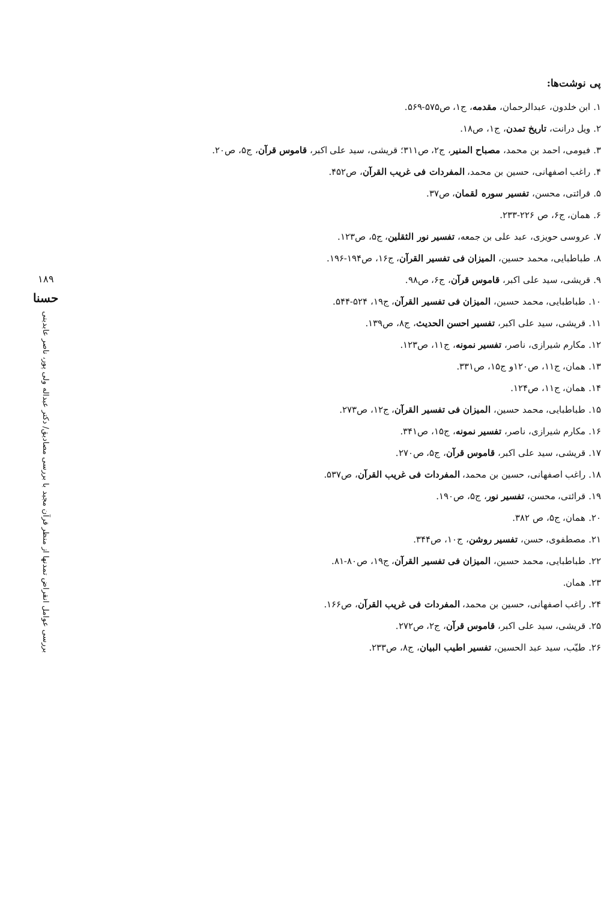پی نوشت‌ها:
۱. ابن خلدون، عبدالرحمان، مقدمه، ج۱، ص۵۷۵-۵۶۹.
۲. ویل درانت، تاریخ تمدن، ج۱، ص۱۸.
۳. فیومی، احمد بن محمد، مصباح المنیر، ج۲، ص۳۱۱؛ قریشی، سید علی اکبر، قاموس قرآن، ج۵، ص۲۰.
۴. راغب اصفهانی، حسین بن محمد، المفردات فی غریب القرآن، ص۴۵۲.
۵. قرائتی، محسن، تفسیر سوره لقمان، ص۳۷.
۶. همان، ج۶، ص ۲۲۶-۲۳۳.
۷. عروسی حویزی، عبد علی بن جمعه، تفسیر نور الثقلین، ج۵، ص۱۲۳.
۸. طباطبایی، محمد حسین، المیزان فی تفسیر القرآن، ج۱۶، ص۱۹۴-۱۹۶.
۹. قریشی، سید علی اکبر، قاموس قرآن، ج۶، ص۹۸.
۱۰. طباطبایی، محمد حسین، المیزان فی تفسیر القرآن، ج۱۹، ۵۲۴-۵۴۴.
۱۱. قریشی، سید علی اکبر، تفسیر احسن الحدیث، ج۸، ص۱۳۹.
۱۲. مکارم شیرازی، ناصر، تفسیر نمونه، ج۱۱، ص۱۲۳.
۱۳. همان، ج۱۱، ص۱۲۰و ج۱۵، ص۳۳۱.
۱۴. همان، ج۱۱، ص۱۲۴.
۱۵. طباطبایی، محمد حسین، المیزان فی تفسیر القرآن، ج۱۲، ص۲۷۳.
۱۶. مکارم شیرازی، ناصر، تفسیر نمونه، ج۱۵، ص۳۴۱.
۱۷. قریشی، سید علی اکبر، قاموس قرآن، ج۵، ص۲۷۰.
۱۸. راغب اصفهانی، حسین بن محمد، المفردات فی غریب القرآن، ص۵۳۷.
۱۹. قرائتی، محسن، تفسیر نور، ج۵، ص۱۹۰.
۲۰. همان، ج۵، ص ۳۸۲.
۲۱. مصطفوی، حسن، تفسیر روشن، ج۱۰، ص۳۴۴.
۲۲. طباطبایی، محمد حسین، المیزان فی تفسیر القرآن، ج۱۹، ص۸۰-۸۱.
۲۳. همان.
۲۴. راغب اصفهانی، حسین بن محمد، المفردات فی غریب القرآن، ص۱۶۶.
۲۵. قریشی، سید علی اکبر، قاموس قرآن، ج۲، ص۲۷۲.
۲۶. طیّب، سید عبد الحسین، تفسیر اطیب البیان، ج۸، ص۲۳۳.
۱۸۹
حسنا
بررسی عوامل انقراض تمدنها از منظر قرآن مجید با بررسی مصادیق/ دکتر عبداله ولی پور، ناصر عابدینی